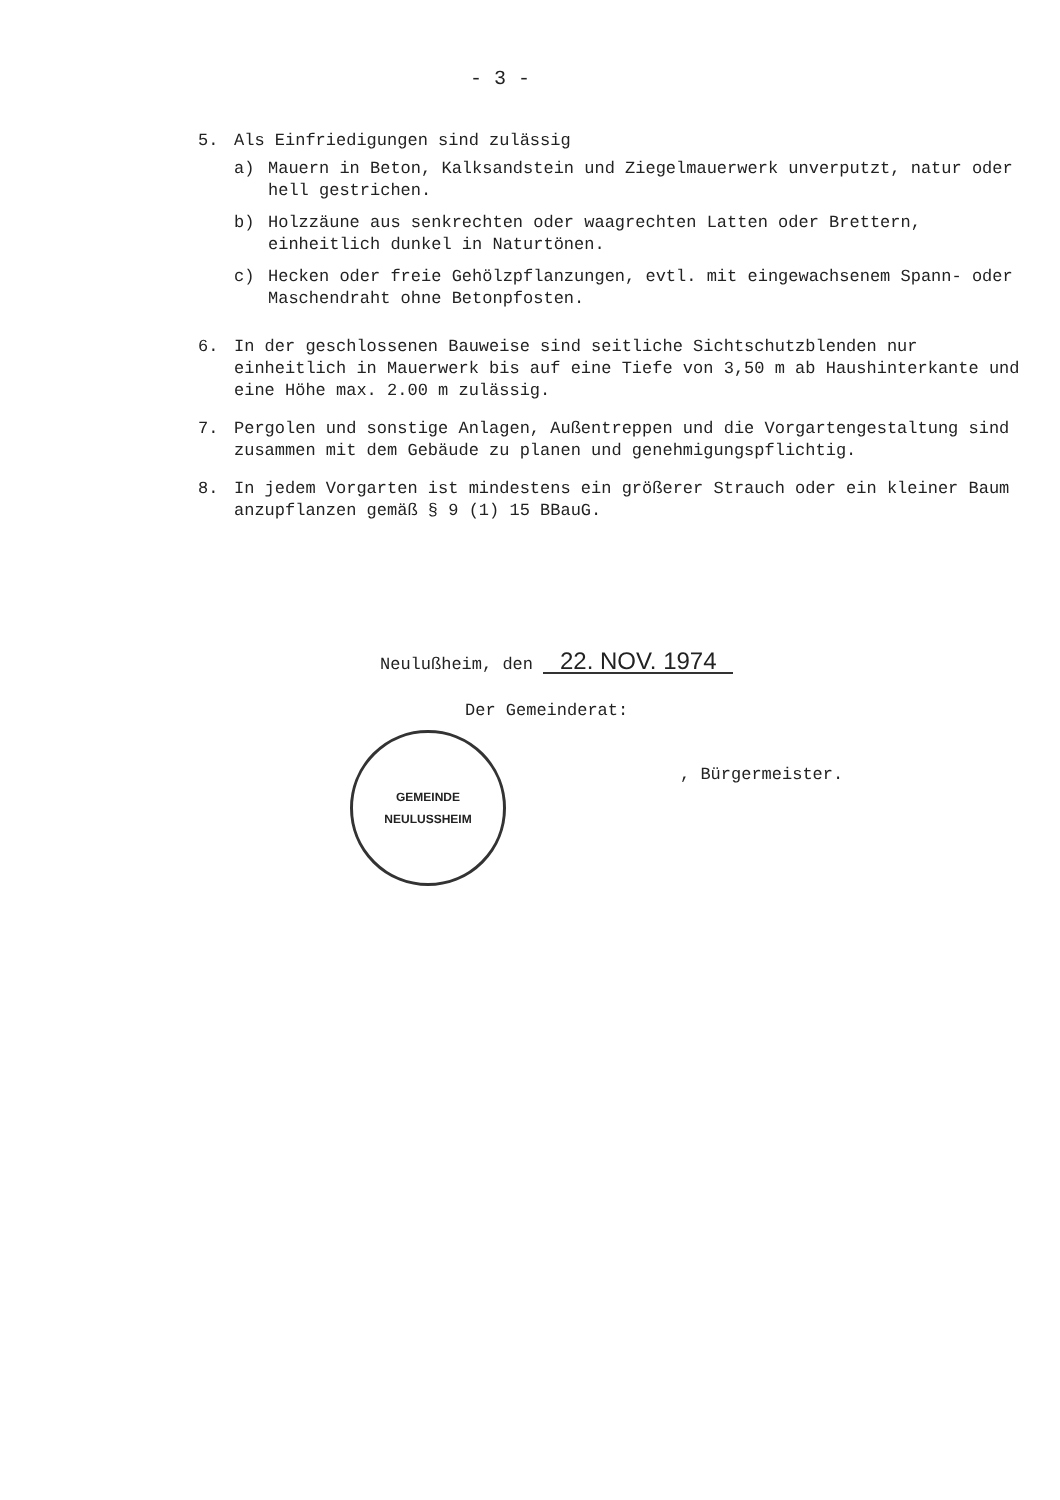- 3 -
5. Als Einfriedigungen sind zulässig
a) Mauern in Beton, Kalksandstein und Ziegelmauerwerk unverputzt, natur oder hell gestrichen.
b) Holzzäune aus senkrechten oder waagrechten Latten oder Brettern, einheitlich dunkel in Naturtönen.
c) Hecken oder freie Gehölzpflanzungen, evtl. mit eingewachsenem Spann- oder Maschendraht ohne Betonpfosten.
6. In der geschlossenen Bauweise sind seitliche Sichtschutzblenden nur einheitlich in Mauerwerk bis auf eine Tiefe von 3,50 m ab Haushinterkante und eine Höhe max. 2.00 m zulässig.
7. Pergolen und sonstige Anlagen, Außentreppen und die Vorgartengestaltung sind zusammen mit dem Gebäude zu planen und genehmigungspflichtig.
8. In jedem Vorgarten ist mindestens ein größerer Strauch oder ein kleiner Baum anzupflanzen gemäß § 9 (1) 15 BBauG.
Neulußheim, den 22. NOV. 1974
Der Gemeinderat:
, Bürgermeister.
GEMEINDE
NEULUSSHEIM